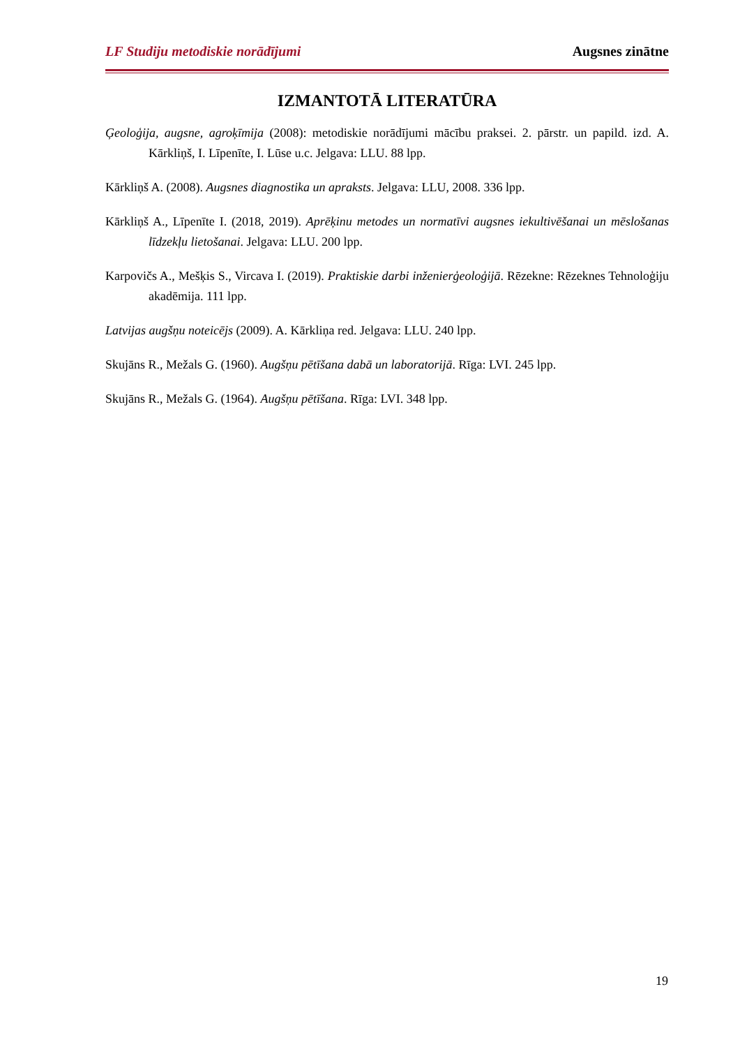LF Studiju metodiskie norādījumi Augsnes zinātne
IZMANTOTĀ LITERATŪRA
Ģeoloģija, augsne, agroķīmija (2008): metodiskie norādījumi mācību praksei. 2. pārstr. un papild. izd. A. Kārkliņš, I. Līpenīte, I. Lūse u.c. Jelgava: LLU. 88 lpp.
Kārkliņš A. (2008). Augsnes diagnostika un apraksts. Jelgava: LLU, 2008. 336 lpp.
Kārkliņš A., Līpenīte I. (2018, 2019). Aprēķinu metodes un normatīvi augsnes iekultivēšanai un mēslošanas līdzekļu lietošanai. Jelgava: LLU. 200 lpp.
Karpovičs A., Mešķis S., Vircava I. (2019). Praktiskie darbi inženierģeoloģijā. Rēzekne: Rēzeknes Tehnoloģiju akadēmija. 111 lpp.
Latvijas augšņu noteicējs (2009). A. Kārkliņa red. Jelgava: LLU. 240 lpp.
Skujāns R., Mežals G. (1960). Augšņu pētīšana dabā un laboratorijā. Rīga: LVI. 245 lpp.
Skujāns R., Mežals G. (1964). Augšņu pētīšana. Rīga: LVI. 348 lpp.
19